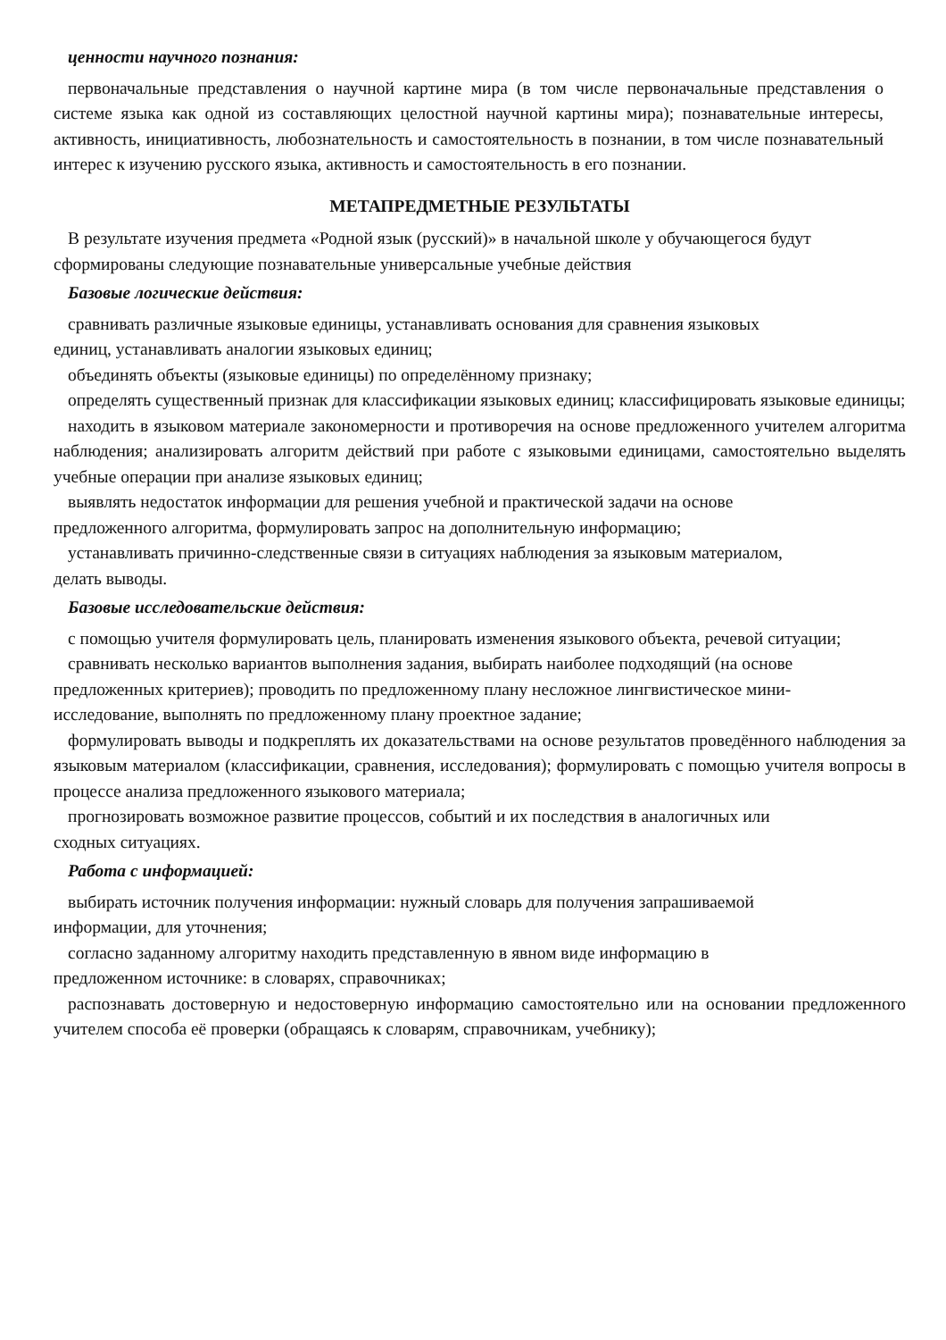ценности научного познания:
первоначальные представления о научной картине мира (в том числе первоначальные представления о системе языка как одной из составляющих целостной научной картины мира); познавательные интересы, активность, инициативность, любознательность и самостоятельность в познании, в том числе познавательный интерес к изучению русского языка, активность и самостоятельность в его познании.
МЕТАПРЕДМЕТНЫЕ РЕЗУЛЬТАТЫ
В результате изучения предмета «Родной язык (русский)» в начальной школе у обучающегося будут сформированы следующие познавательные универсальные учебные действия
Базовые логические действия:
сравнивать различные языковые единицы, устанавливать основания для сравнения языковых
единиц, устанавливать аналогии языковых единиц;
объединять объекты (языковые единицы) по определённому признаку;
определять существенный признак для классификации языковых единиц; классифицировать языковые единицы;
находить в языковом материале закономерности и противоречия на основе предложенного учителем алгоритма наблюдения; анализировать алгоритм действий при работе с языковыми единицами, самостоятельно выделять учебные операции при анализе языковых единиц;
выявлять недостаток информации для решения учебной и практической задачи на основе
предложенного алгоритма, формулировать запрос на дополнительную информацию;
устанавливать причинно-следственные связи в ситуациях наблюдения за языковым материалом,
делать выводы.
Базовые исследовательские действия:
с помощью учителя формулировать цель, планировать изменения языкового объекта, речевой ситуации;
сравнивать несколько вариантов выполнения задания, выбирать наиболее подходящий (на основе
предложенных критериев); проводить по предложенному плану несложное лингвистическое мини-
исследование, выполнять по предложенному плану проектное задание;
формулировать выводы и подкреплять их доказательствами на основе результатов проведённого наблюдения за языковым материалом (классификации, сравнения, исследования); формулировать с помощью учителя вопросы в процессе анализа предложенного языкового материала;
прогнозировать возможное развитие процессов, событий и их последствия в аналогичных или
сходных ситуациях.
Работа с информацией:
выбирать источник получения информации: нужный словарь для получения запрашиваемой
информации, для уточнения;
согласно заданному алгоритму находить представленную в явном виде информацию в
предложенном источнике: в словарях, справочниках;
распознавать достоверную и недостоверную информацию самостоятельно или на основании предложенного учителем способа её проверки (обращаясь к словарям, справочникам, учебнику);